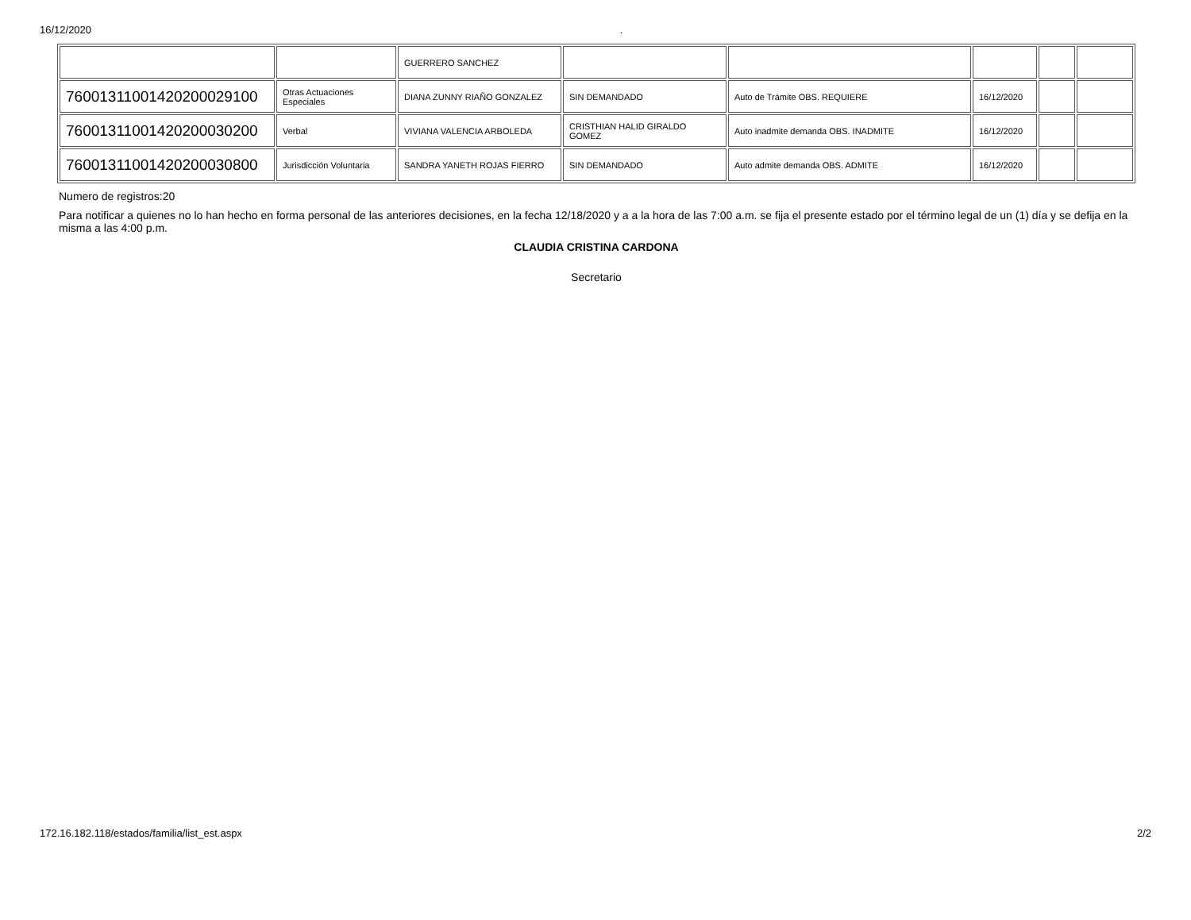16/12/2020.
| | | GUERRERO SANCHEZ | | | | | |
| 76001311001420200029100 | Otras Actuaciones Especiales | DIANA ZUNNY RIAÑO GONZALEZ | SIN DEMANDADO | Auto de Trámite OBS. REQUIERE | 16/12/2020 | | |
| 76001311001420200030200 | Verbal | VIVIANA VALENCIA ARBOLEDA | CRISTHIAN HALID GIRALDO GOMEZ | Auto inadmite demanda OBS. INADMITE | 16/12/2020 | | |
| 76001311001420200030800 | Jurisdicción Voluntaria | SANDRA YANETH ROJAS FIERRO | SIN DEMANDADO | Auto admite demanda OBS. ADMITE | 16/12/2020 | | |
Numero de registros:20
Para notificar a quienes no lo han hecho en forma personal de las anteriores decisiones, en la fecha 12/18/2020 y a a la hora de las 7:00 a.m. se fija el presente estado por el término legal de un (1) día y se defija en la misma a las 4:00 p.m.
CLAUDIA CRISTINA CARDONA
Secretario
172.16.182.118/estados/familia/list_est.aspx 2/2